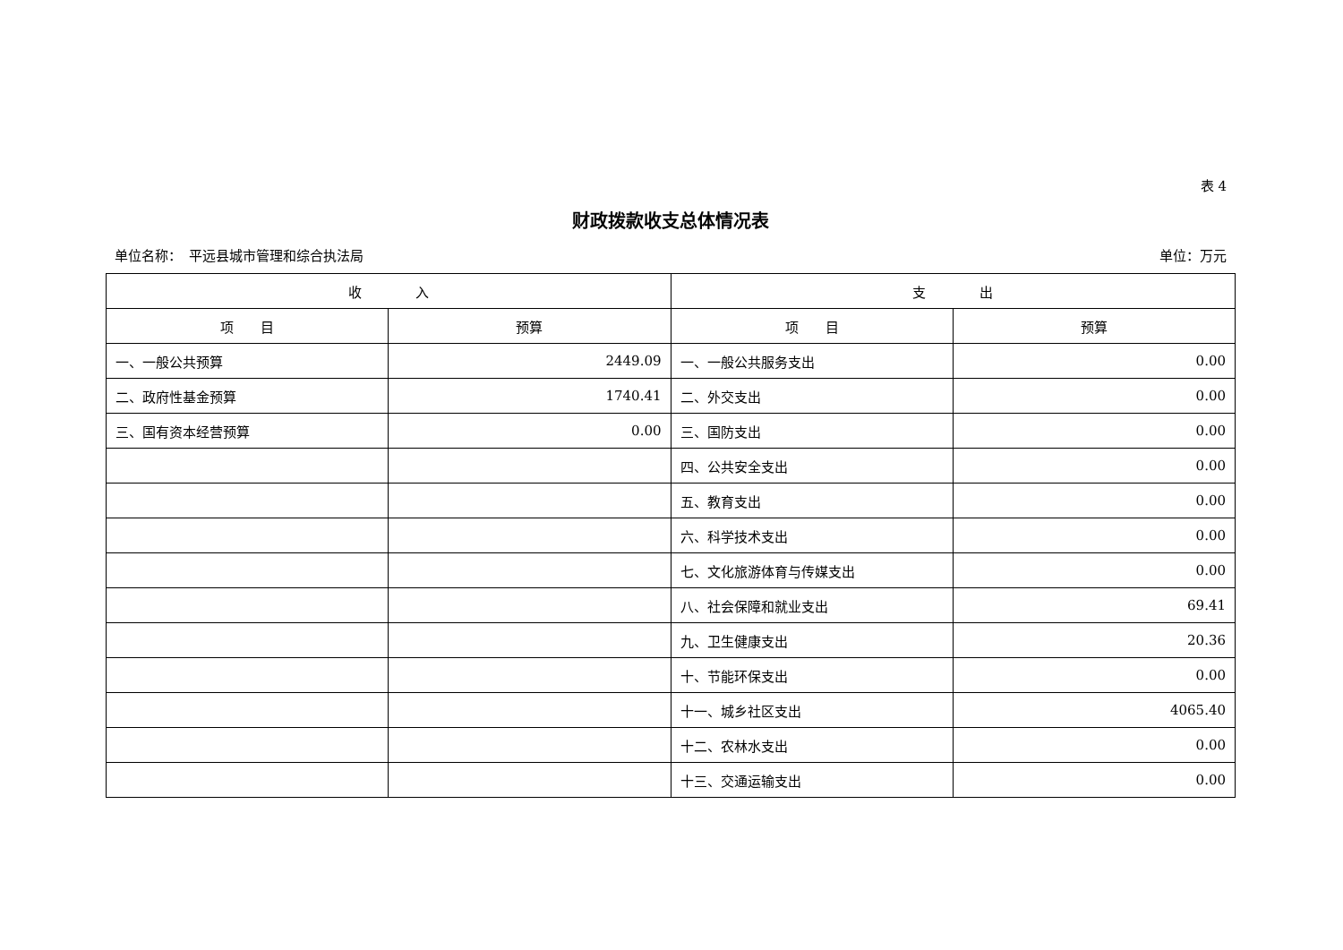表 4
财政拨款收支总体情况表
单位名称：　平远县城市管理和综合执法局 单位：万元
| 收 入 | | 支 出 | |
| --- | --- | --- | --- |
| 项 目 | 预算 | 项 目 | 预算 |
| 一、一般公共预算 | 2449.09 | 一、一般公共服务支出 | 0.00 |
| 二、政府性基金预算 | 1740.41 | 二、外交支出 | 0.00 |
| 三、国有资本经营预算 | 0.00 | 三、国防支出 | 0.00 |
| | | 四、公共安全支出 | 0.00 |
| | | 五、教育支出 | 0.00 |
| | | 六、科学技术支出 | 0.00 |
| | | 七、文化旅游体育与传媒支出 | 0.00 |
| | | 八、社会保障和就业支出 | 69.41 |
| | | 九、卫生健康支出 | 20.36 |
| | | 十、节能环保支出 | 0.00 |
| | | 十一、城乡社区支出 | 4065.40 |
| | | 十二、农林水支出 | 0.00 |
| | | 十三、交通运输支出 | 0.00 |